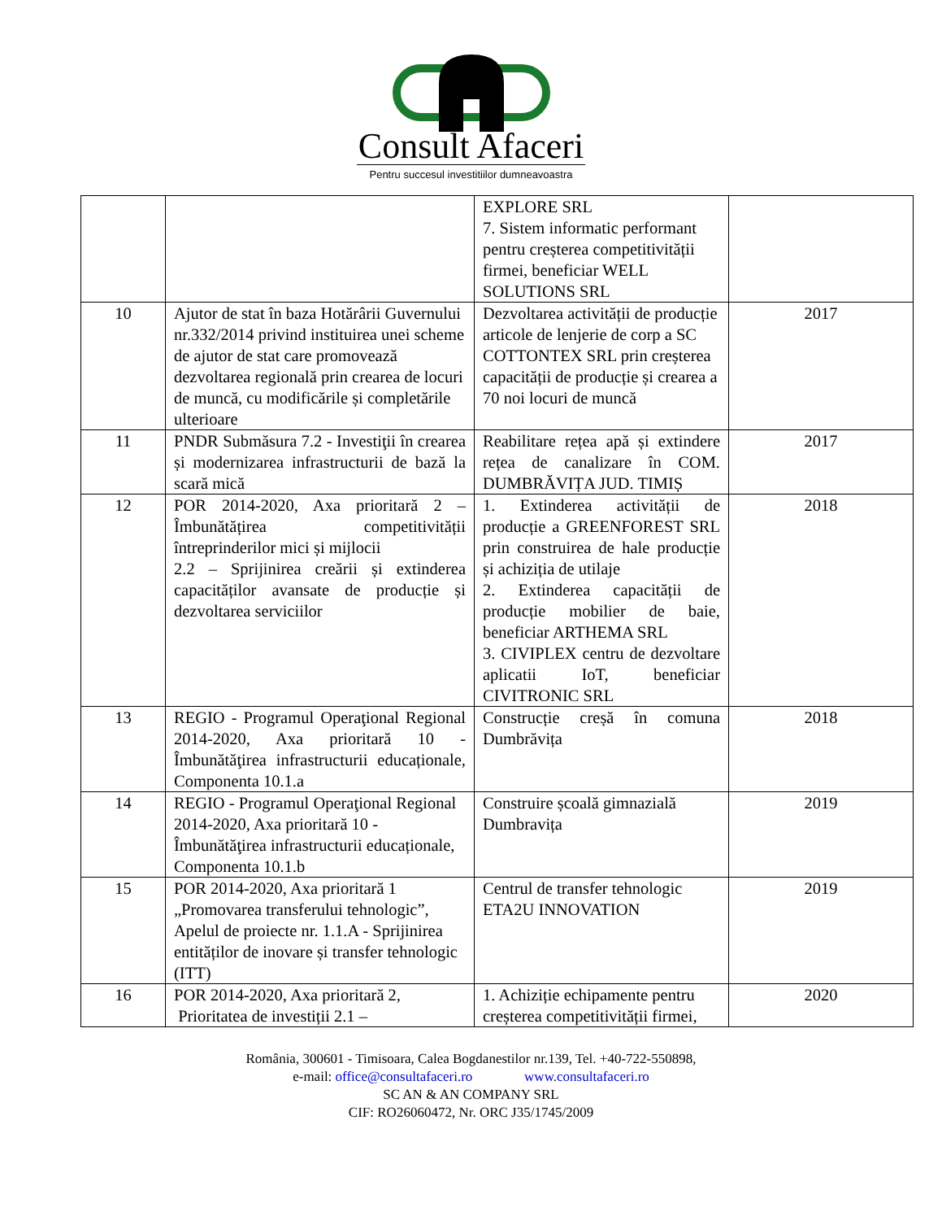Consult Afaceri
Pentru succesul investitiilor dumneavoastra
| | | EXPLORE SRL 7. Sistem informatic performant pentru creșterea competitivității firmei, beneficiar WELL SOLUTIONS SRL | |
| 10 | Ajutor de stat în baza Hotărârii Guvernului nr.332/2014 privind instituirea unei scheme de ajutor de stat care promovează dezvoltarea regională prin crearea de locuri de muncă, cu modificările și completările ulterioare | Dezvoltarea activității de producție articole de lenjerie de corp a SC COTTONTEX SRL prin creșterea capacității de producție și crearea a 70 noi locuri de muncă | 2017 |
| 11 | PNDR Submăsura 7.2 - Investiţii în crearea și modernizarea infrastructurii de bază la scară mică | Reabilitare rețea apă și extindere rețea de canalizare în COM. DUMBRĂVIȚA JUD. TIMIȘ | 2017 |
| 12 | POR 2014-2020, Axa prioritară 2 – Îmbunătățirea competitivității întreprinderilor mici și mijlocii 2.2 – Sprijinirea creării și extinderea capacităților avansate de producție și dezvoltarea serviciilor | 1. Extinderea activității de producție a GREENFOREST SRL prin construirea de hale producție și achiziția de utilaje 2. Extinderea capacității de producție mobilier de baie, beneficiar ARTHEMA SRL 3. CIVIPLEX centru de dezvoltare aplicatii IoT, beneficiar CIVITRONIC SRL | 2018 |
| 13 | REGIO - Programul Operaţional Regional 2014-2020, Axa prioritară 10 - Îmbunătăţirea infrastructurii educaționale, Componenta 10.1.a | Construcție creșă în comuna Dumbrăvița | 2018 |
| 14 | REGIO - Programul Operaţional Regional 2014-2020, Axa prioritară 10 - Îmbunătăţirea infrastructurii educaționale, Componenta 10.1.b | Construire școală gimnazială Dumbravița | 2019 |
| 15 | POR 2014-2020, Axa prioritară 1 „Promovarea transferului tehnologic”, Apelul de proiecte nr. 1.1.A - Sprijinirea entităților de inovare și transfer tehnologic (ITT) | Centrul de transfer tehnologic ETA2U INNOVATION | 2019 |
| 16 | POR 2014-2020, Axa prioritară 2, Prioritatea de investiții 2.1 – | 1. Achiziție echipamente pentru creșterea competitivității firmei, | 2020 |
România, 300601 - Timisoara, Calea Bogdanestilor nr.139, Tel. +40-722-550898,
e-mail: office@consultafaceri.ro www.consultafaceri.ro
SC AN & AN COMPANY SRL
CIF: RO26060472, Nr. ORC J35/1745/2009